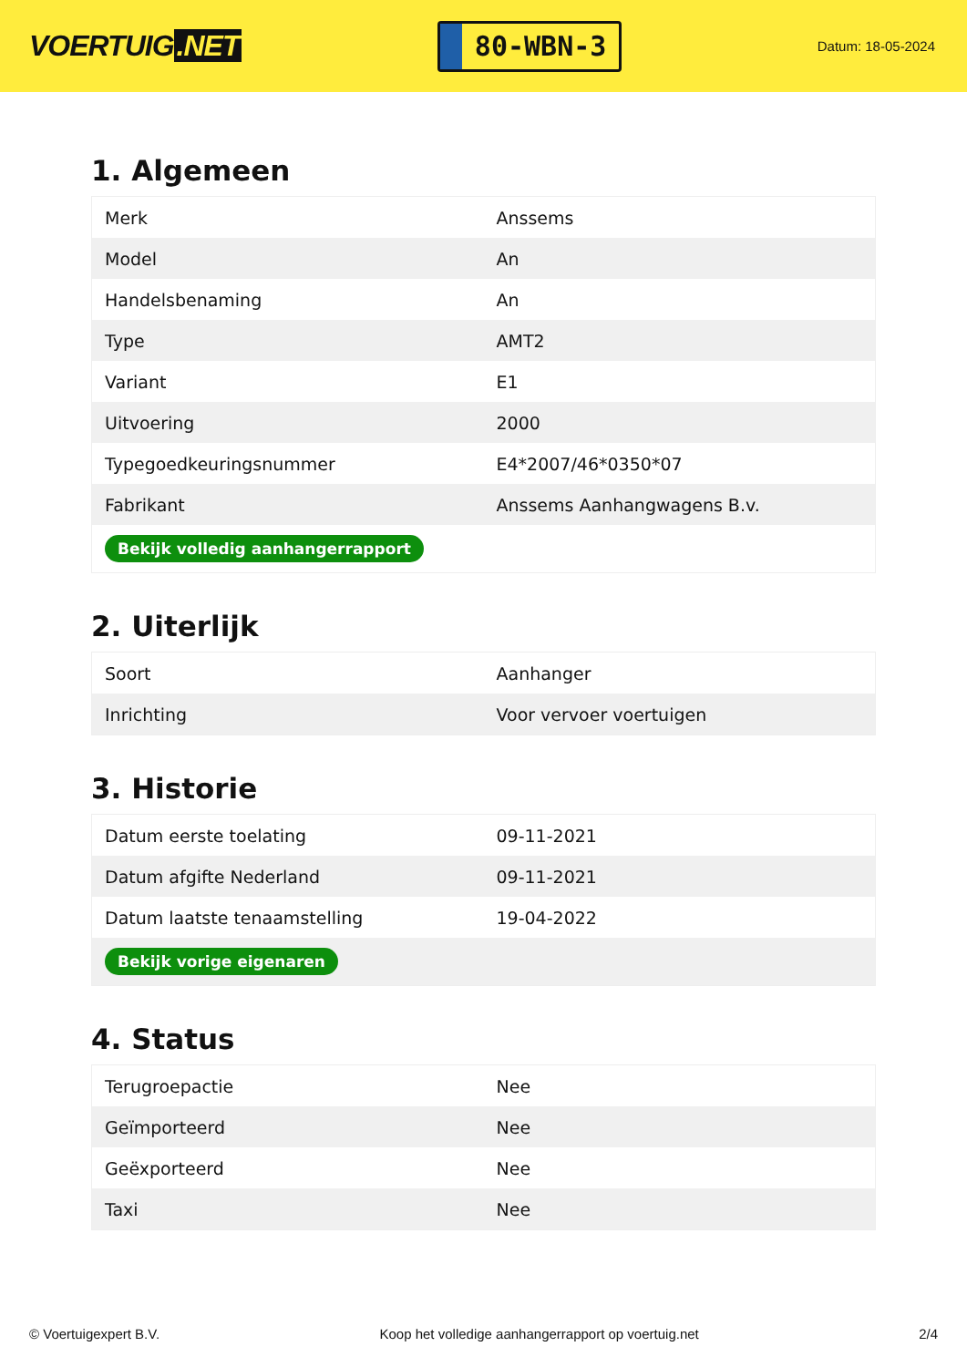VOERTUIG.NET
80-WBN-3
Datum: 18-05-2024
1. Algemeen
| Merk | Anssems |
| Model | An |
| Handelsbenaming | An |
| Type | AMT2 |
| Variant | E1 |
| Uitvoering | 2000 |
| Typegoedkeuringsnummer | E4*2007/46*0350*07 |
| Fabrikant | Anssems Aanhangwagens B.v. |
| Bekijk volledig aanhangerrapport | |
2. Uiterlijk
| Soort | Aanhanger |
| Inrichting | Voor vervoer voertuigen |
3. Historie
| Datum eerste toelating | 09-11-2021 |
| Datum afgifte Nederland | 09-11-2021 |
| Datum laatste tenaamstelling | 19-04-2022 |
| Bekijk vorige eigenaren | |
4. Status
| Terugroepactie | Nee |
| Geïmporteerd | Nee |
| Geëxporteerd | Nee |
| Taxi | Nee |
© Voertuigexpert B.V. Koop het volledige aanhangerrapport op voertuig.net 2/4